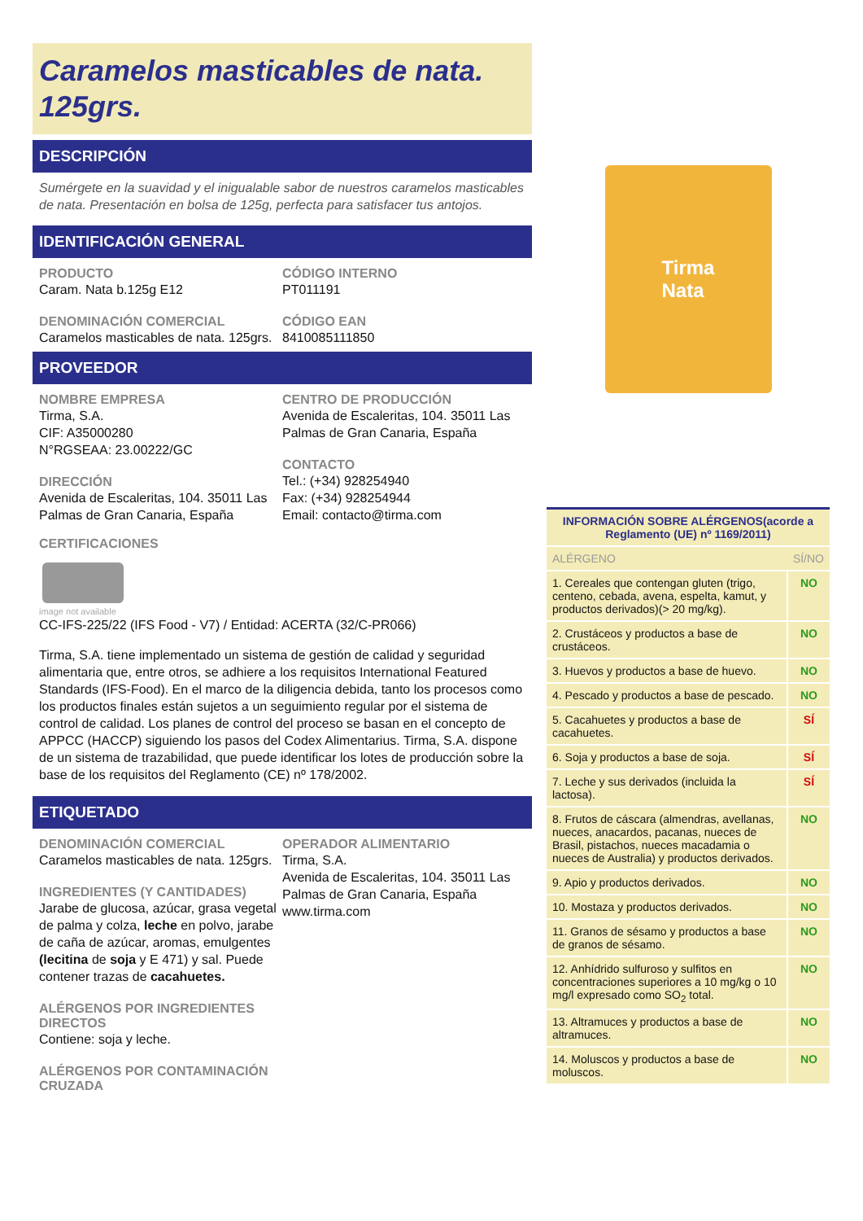Caramelos masticables de nata. 125grs.
DESCRIPCIÓN
Sumérgete en la suavidad y el inigualable sabor de nuestros caramelos masticables de nata. Presentación en bolsa de 125g, perfecta para satisfacer tus antojos.
IDENTIFICACIÓN GENERAL
PRODUCTO
Caram. Nata b.125g E12
DENOMINACIÓN COMERCIAL
Caramelos masticables de nata. 125grs.
CÓDIGO INTERNO
PT011191
CÓDIGO EAN
8410085111850
PROVEEDOR
NOMBRE EMPRESA
Tirma, S.A.
CIF: A35000280
N°RGSEAA: 23.00222/GC
DIRECCIÓN
Avenida de Escaleritas, 104. 35011 Las Palmas de Gran Canaria, España
CENTRO DE PRODUCCIÓN
Avenida de Escaleritas, 104. 35011 Las Palmas de Gran Canaria, España
CONTACTO
Tel.: (+34) 928254940
Fax: (+34) 928254944
Email: contacto@tirma.com
CERTIFICACIONES
image not available
CC-IFS-225/22 (IFS Food - V7) / Entidad: ACERTA (32/C-PR066)
Tirma, S.A. tiene implementado un sistema de gestión de calidad y seguridad alimentaria que, entre otros, se adhiere a los requisitos International Featured Standards (IFS-Food). En el marco de la diligencia debida, tanto los procesos como los productos finales están sujetos a un seguimiento regular por el sistema de control de calidad. Los planes de control del proceso se basan en el concepto de APPCC (HACCP) siguiendo los pasos del Codex Alimentarius. Tirma, S.A. dispone de un sistema de trazabilidad, que puede identificar los lotes de producción sobre la base de los requisitos del Reglamento (CE) nº 178/2002.
ETIQUETADO
DENOMINACIÓN COMERCIAL
Caramelos masticables de nata. 125grs.
INGREDIENTES (Y CANTIDADES)
Jarabe de glucosa, azúcar, grasa vegetal de palma y colza, leche en polvo, jarabe de caña de azúcar, aromas, emulgentes (lecitina de soja y E 471) y sal. Puede contener trazas de cacahuetes.
ALÉRGENOS POR INGREDIENTES DIRECTOS
Contiene: soja y leche.
ALÉRGENOS POR CONTAMINACIÓN CRUZADA
OPERADOR ALIMENTARIO
Tirma, S.A.
Avenida de Escaleritas, 104. 35011 Las Palmas de Gran Canaria, España
www.tirma.com
Tirma
Nata
| INFORMACIÓN SOBRE ALÉRGENOS(acorde a Reglamento (UE) nº 1169/2011) | |
| --- | --- |
| ALÉRGENO | SÍ/NO |
| 1. Cereales que contengan gluten (trigo, centeno, cebada, avena, espelta, kamut, y productos derivados)(> 20 mg/kg). | NO |
| 2. Crustáceos y productos a base de crustáceos. | NO |
| 3. Huevos y productos a base de huevo. | NO |
| 4. Pescado y productos a base de pescado. | NO |
| 5. Cacahuetes y productos a base de cacahuetes. | SÍ |
| 6. Soja y productos a base de soja. | SÍ |
| 7. Leche y sus derivados (incluida la lactosa). | SÍ |
| 8. Frutos de cáscara (almendras, avellanas, nueces, anacardos, pacanas, nueces de Brasil, pistachos, nueces macadamia o nueces de Australia) y productos derivados. | NO |
| 9. Apio y productos derivados. | NO |
| 10. Mostaza y productos derivados. | NO |
| 11. Granos de sésamo y productos a base de granos de sésamo. | NO |
| 12. Anhídrido sulfuroso y sulfitos en concentraciones superiores a 10 mg/kg o 10 mg/l expresado como SO<sub>2</sub> total. | NO |
| 13. Altramuces y productos a base de altramuces. | NO |
| 14. Moluscos y productos a base de moluscos. | NO |